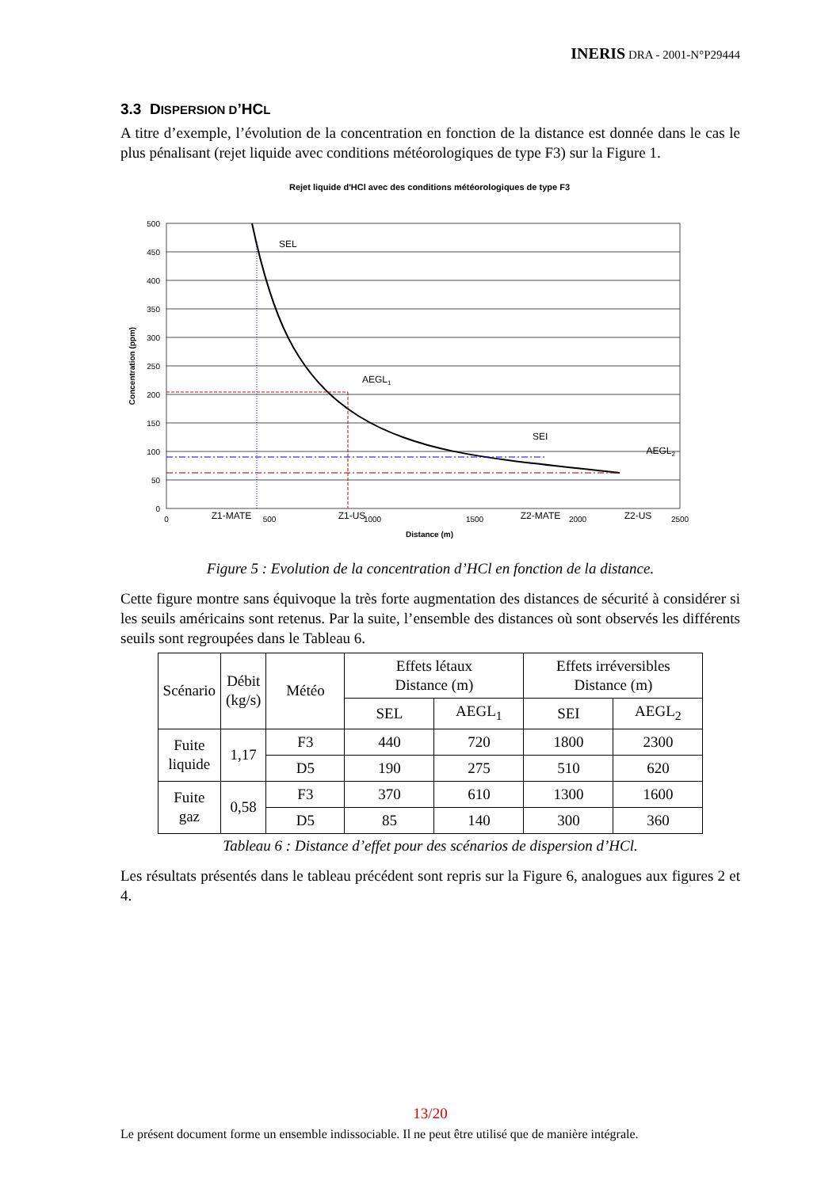INERIS DRA - 2001-N°P29444
3.3 DISPERSION D’HCL
A titre d’exemple, l’évolution de la concentration en fonction de la distance est donnée dans le cas le plus pénalisant (rejet liquide avec conditions météorologiques de type F3) sur la Figure 1.
Rejet liquide d'HCl avec des conditions météorologiques de type F3
500
450
400
350
300
250
200
150
100
50
0
0
500
1000
1500
2000
2500
Distance (m)
Concentration (ppm)
SEL
AEGL1
SEI
AEGL2
Z1-MATE
Z1-US
Z2-MATE
Z2-US
Figure 5 : Evolution de la concentration d’HCl en fonction de la distance.
Cette figure montre sans équivoque la très forte augmentation des distances de sécurité à considérer si les seuils américains sont retenus. Par la suite, l’ensemble des distances où sont observés les différents seuils sont regroupées dans le Tableau 6.
| Scénario | Débit (kg/s) | Météo | Effets létaux Distance (m) | | Effets irréversibles Distance (m) | |
| | | | SEL | AEGL<sub>1</sub> | SEI | AEGL<sub>2</sub> |
| Fuite liquide | 1,17 | F3 | 440 | 720 | 1800 | 2300 |
| | | D5 | 190 | 275 | 510 | 620 |
| Fuite gaz | 0,58 | F3 | 370 | 610 | 1300 | 1600 |
| | | D5 | 85 | 140 | 300 | 360 |
Tableau 6 : Distance d’effet pour des scénarios de dispersion d’HCl.
Les résultats présentés dans le tableau précédent sont repris sur la Figure 6, analogues aux figures 2 et 4.
13/20
Le présent document forme un ensemble indissociable. Il ne peut être utilisé que de manière intégrale.